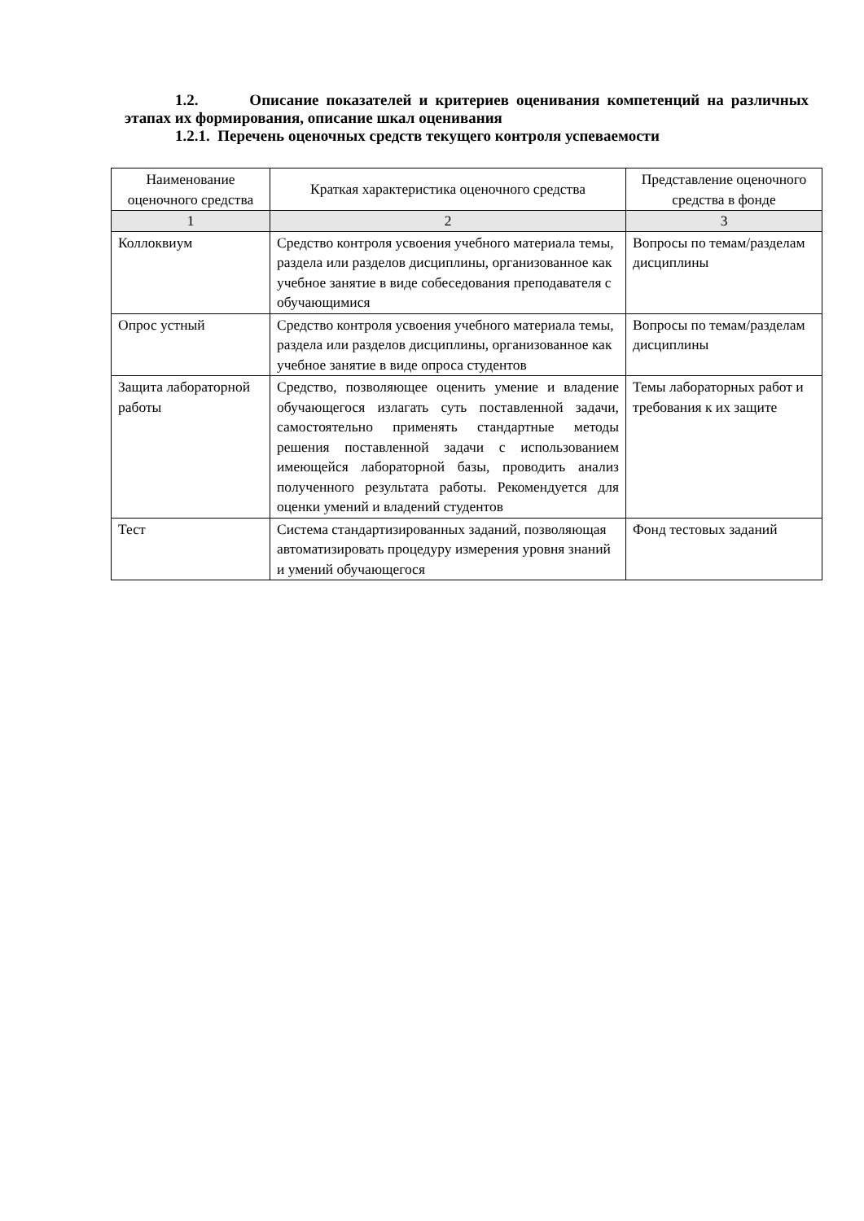1.2. Описание показателей и критериев оценивания компетенций на различных этапах их формирования, описание шкал оценивания
1.2.1. Перечень оценочных средств текущего контроля успеваемости
| Наименование оценочного средства | Краткая характеристика оценочного средства | Представление оценочного средства в фонде |
| --- | --- | --- |
| 1 | 2 | 3 |
| Коллоквиум | Средство контроля усвоения учебного материала темы, раздела или разделов дисциплины, организованное как учебное занятие в виде собеседования преподавателя с обучающимися | Вопросы по темам/разделам дисциплины |
| Опрос устный | Средство контроля усвоения учебного материала темы, раздела или разделов дисциплины, организованное как учебное занятие в виде опроса студентов | Вопросы по темам/разделам дисциплины |
| Защита лабораторной работы | Средство, позволяющее оценить умение и владение обучающегося излагать суть поставленной задачи, самостоятельно применять стандартные методы решения поставленной задачи с использованием имеющейся лабораторной базы, проводить анализ полученного результата работы. Рекомендуется для оценки умений и владений студентов | Темы лабораторных работ и требования к их защите |
| Тест | Система стандартизированных заданий, позволяющая автоматизировать процедуру измерения уровня знаний и умений обучающегося | Фонд тестовых заданий |